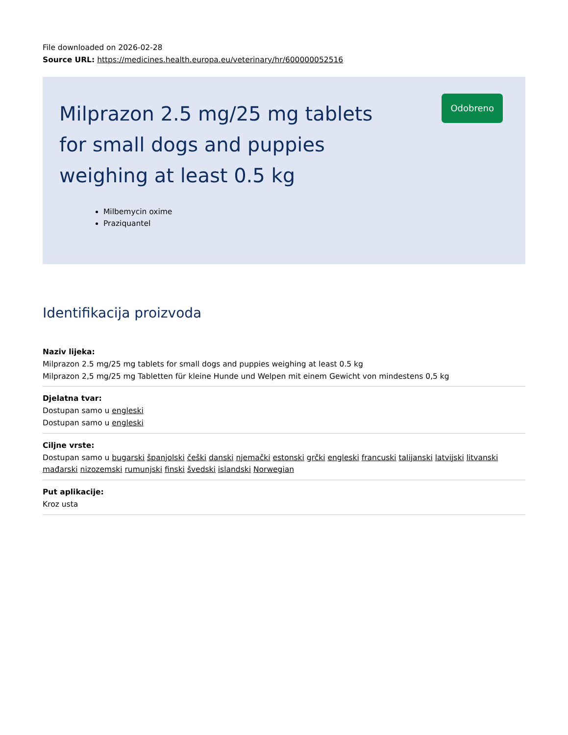File downloaded on 2026-02-28
Source URL: https://medicines.health.europa.eu/veterinary/hr/600000052516
Milprazon 2.5 mg/25 mg tablets for small dogs and puppies weighing at least 0.5 kg
Milbemycin oxime
Praziquantel
Odobreno
Identifikacija proizvoda
Naziv lijeka:
Milprazon 2.5 mg/25 mg tablets for small dogs and puppies weighing at least 0.5 kg
Milprazon 2,5 mg/25 mg Tabletten für kleine Hunde und Welpen mit einem Gewicht von mindestens 0,5 kg
Djelatna tvar:
Dostupan samo u engleski
Dostupan samo u engleski
Ciljne vrste:
Dostupan samo u bugarski španjolski češki danski njemački estonski grčki engleski francuski talijanski latvijski litvanski mađarski nizozemski rumunjski finski švedski islandski Norwegian
Put aplikacije:
Kroz usta